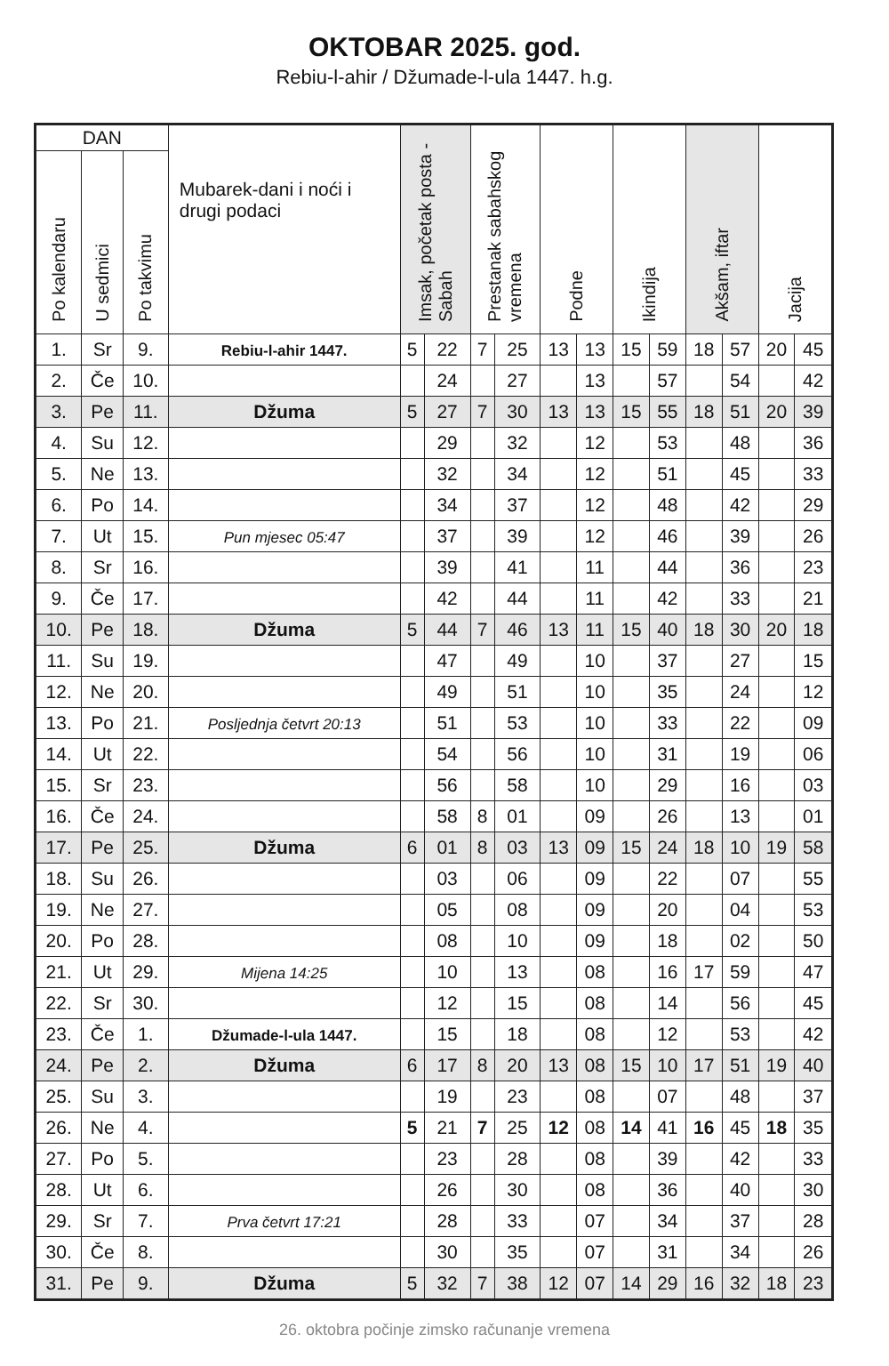OKTOBAR 2025. god.
Rebiu-l-ahir / Džumade-l-ula 1447. h.g.
| DAN | | | Mubarek-dani i noći i drugi podaci | Imsak, početak posta - Sabah | | Prestanak sabahskog vremena | | Podne | | Ikindija | | Akšam, iftar | | Jacija | |
| --- | --- | --- | --- | --- | --- | --- | --- | --- | --- | --- | --- | --- | --- | --- | --- |
| Po kalendaru | U sedmici | Po takvimu | | | | | | | | | | | | | |
| 1. | Sr | 9. | Rebiu-l-ahir 1447. | 5 | 22 | 7 | 25 | 13 | 13 | 15 | 59 | 18 | 57 | 20 | 45 |
| 2. | Če | 10. | | | 24 | | 27 | | 13 | | 57 | | 54 | | 42 |
| 3. | Pe | 11. | Džuma | 5 | 27 | 7 | 30 | 13 | 13 | 15 | 55 | 18 | 51 | 20 | 39 |
| 4. | Su | 12. | | | 29 | | 32 | | 12 | | 53 | | 48 | | 36 |
| 5. | Ne | 13. | | | 32 | | 34 | | 12 | | 51 | | 45 | | 33 |
| 6. | Po | 14. | | | 34 | | 37 | | 12 | | 48 | | 42 | | 29 |
| 7. | Ut | 15. | Pun mjesec 05:47 | | 37 | | 39 | | 12 | | 46 | | 39 | | 26 |
| 8. | Sr | 16. | | | 39 | | 41 | | 11 | | 44 | | 36 | | 23 |
| 9. | Če | 17. | | | 42 | | 44 | | 11 | | 42 | | 33 | | 21 |
| 10. | Pe | 18. | Džuma | 5 | 44 | 7 | 46 | 13 | 11 | 15 | 40 | 18 | 30 | 20 | 18 |
| 11. | Su | 19. | | | 47 | | 49 | | 10 | | 37 | | 27 | | 15 |
| 12. | Ne | 20. | | | 49 | | 51 | | 10 | | 35 | | 24 | | 12 |
| 13. | Po | 21. | Posljednja četvrt 20:13 | | 51 | | 53 | | 10 | | 33 | | 22 | | 09 |
| 14. | Ut | 22. | | | 54 | | 56 | | 10 | | 31 | | 19 | | 06 |
| 15. | Sr | 23. | | | 56 | | 58 | | 10 | | 29 | | 16 | | 03 |
| 16. | Če | 24. | | | 58 | 8 | 01 | | 09 | | 26 | | 13 | | 01 |
| 17. | Pe | 25. | Džuma | 6 | 01 | 8 | 03 | 13 | 09 | 15 | 24 | 18 | 10 | 19 | 58 |
| 18. | Su | 26. | | | 03 | | 06 | | 09 | | 22 | | 07 | | 55 |
| 19. | Ne | 27. | | | 05 | | 08 | | 09 | | 20 | | 04 | | 53 |
| 20. | Po | 28. | | | 08 | | 10 | | 09 | | 18 | | 02 | | 50 |
| 21. | Ut | 29. | Mijena 14:25 | | 10 | | 13 | | 08 | | 16 | 17 | 59 | | 47 |
| 22. | Sr | 30. | | | 12 | | 15 | | 08 | | 14 | | 56 | | 45 |
| 23. | Če | 1. | Džumade-l-ula 1447. | | 15 | | 18 | | 08 | | 12 | | 53 | | 42 |
| 24. | Pe | 2. | Džuma | 6 | 17 | 8 | 20 | 13 | 08 | 15 | 10 | 17 | 51 | 19 | 40 |
| 25. | Su | 3. | | | 19 | | 23 | | 08 | | 07 | | 48 | | 37 |
| 26. | Ne | 4. | | 5 | 21 | 7 | 25 | 12 | 08 | 14 | 41 | 16 | 45 | 18 | 35 |
| 27. | Po | 5. | | | 23 | | 28 | | 08 | | 39 | | 42 | | 33 |
| 28. | Ut | 6. | | | 26 | | 30 | | 08 | | 36 | | 40 | | 30 |
| 29. | Sr | 7. | Prva četvrt 17:21 | | 28 | | 33 | | 07 | | 34 | | 37 | | 28 |
| 30. | Če | 8. | | | 30 | | 35 | | 07 | | 31 | | 34 | | 26 |
| 31. | Pe | 9. | Džuma | 5 | 32 | 7 | 38 | 12 | 07 | 14 | 29 | 16 | 32 | 18 | 23 |
26. oktobra počinje zimsko računanje vremena